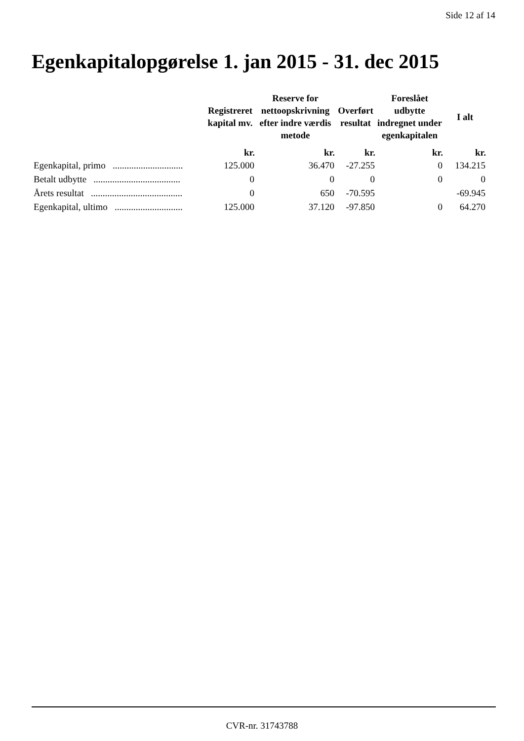Side 12 af 14
Egenkapitalopgørelse 1. jan 2015 - 31. dec 2015
| | Registreret kapital mv. | Reserve for nettoopskrivning efter indre værdis metode | Overført resultat | Foreslået udbytte indregnet under egenkapitalen | I alt |
| --- | --- | --- | --- | --- | --- |
| | kr. | kr. | kr. | kr. | kr. |
| Egenkapital, primo .............................. | 125.000 | 36.470 | -27.255 | 0 | 134.215 |
| Betalt udbytte ..................................... | 0 | 0 | 0 | 0 | 0 |
| Årets resultat ....................................... | 0 | 650 | -70.595 | | -69.945 |
| Egenkapital, ultimo ............................. | 125.000 | 37.120 | -97.850 | 0 | 64.270 |
CVR-nr. 31743788